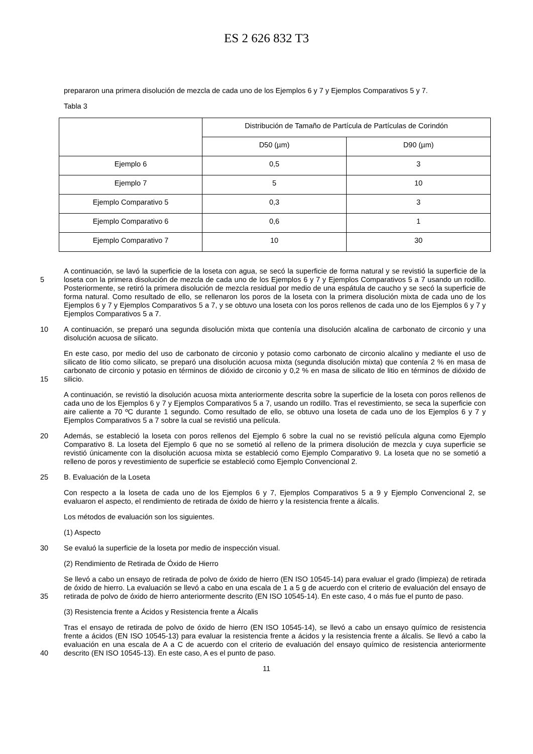ES 2 626 832 T3
prepararon una primera disolución de mezcla de cada uno de los Ejemplos 6 y 7 y Ejemplos Comparativos 5 y 7.
Tabla 3
| | Distribución de Tamaño de Partícula de Partículas de Corindón | |
| | D50 (µm) | D90 (µm) |
| Ejemplo 6 | 0,5 | 3 |
| Ejemplo 7 | 5 | 10 |
| Ejemplo Comparativo 5 | 0,3 | 3 |
| Ejemplo Comparativo 6 | 0,6 | 1 |
| Ejemplo Comparativo 7 | 10 | 30 |
5
A continuación, se lavó la superficie de la loseta con agua, se secó la superficie de forma natural y se revistió la superficie de la loseta con la primera disolución de mezcla de cada uno de los Ejemplos 6 y 7 y Ejemplos Comparativos 5 a 7 usando un rodillo. Posteriormente, se retiró la primera disolución de mezcla residual por medio de una espátula de caucho y se secó la superficie de forma natural. Como resultado de ello, se rellenaron los poros de la loseta con la primera disolución mixta de cada uno de los Ejemplos 6 y 7 y Ejemplos Comparativos 5 a 7, y se obtuvo una loseta con los poros rellenos de cada uno de los Ejemplos 6 y 7 y Ejemplos Comparativos 5 a 7.
10 A continuación, se preparó una segunda disolución mixta que contenía una disolución alcalina de carbonato de circonio y una disolución acuosa de silicato.
15 En este caso, por medio del uso de carbonato de circonio y potasio como carbonato de circonio alcalino y mediante el uso de silicato de litio como silicato, se preparó una disolución acuosa mixta (segunda disolución mixta) que contenía 2 % en masa de carbonato de circonio y potasio en términos de dióxido de circonio y 0,2 % en masa de silicato de litio en términos de dióxido de silicio.
A continuación, se revistió la disolución acuosa mixta anteriormente descrita sobre la superficie de la loseta con poros rellenos de cada uno de los Ejemplos 6 y 7 y Ejemplos Comparativos 5 a 7, usando un rodillo. Tras el revestimiento, se seca la superficie con aire caliente a 70 ºC durante 1 segundo. Como resultado de ello, se obtuvo una loseta de cada uno de los Ejemplos 6 y 7 y Ejemplos Comparativos 5 a 7 sobre la cual se revistió una película.
20 Además, se estableció la loseta con poros rellenos del Ejemplo 6 sobre la cual no se revistió película alguna como Ejemplo Comparativo 8. La loseta del Ejemplo 6 que no se sometió al relleno de la primera disolución de mezcla y cuya superficie se revistió únicamente con la disolución acuosa mixta se estableció como Ejemplo Comparativo 9. La loseta que no se sometió a relleno de poros y revestimiento de superficie se estableció como Ejemplo Convencional 2.
25 B. Evaluación de la Loseta
Con respecto a la loseta de cada uno de los Ejemplos 6 y 7, Ejemplos Comparativos 5 a 9 y Ejemplo Convencional 2, se evaluaron el aspecto, el rendimiento de retirada de óxido de hierro y la resistencia frente a álcalis.
Los métodos de evaluación son los siguientes.
(1) Aspecto
30 Se evaluó la superficie de la loseta por medio de inspección visual.
(2) Rendimiento de Retirada de Óxido de Hierro
35 Se llevó a cabo un ensayo de retirada de polvo de óxido de hierro (EN ISO 10545-14) para evaluar el grado (limpieza) de retirada de óxido de hierro. La evaluación se llevó a cabo en una escala de 1 a 5 g de acuerdo con el criterio de evaluación del ensayo de retirada de polvo de óxido de hierro anteriormente descrito (EN ISO 10545-14). En este caso, 4 o más fue el punto de paso.
(3) Resistencia frente a Ácidos y Resistencia frente a Álcalis
40 Tras el ensayo de retirada de polvo de óxido de hierro (EN ISO 10545-14), se llevó a cabo un ensayo químico de resistencia frente a ácidos (EN ISO 10545-13) para evaluar la resistencia frente a ácidos y la resistencia frente a álcalis. Se llevó a cabo la evaluación en una escala de A a C de acuerdo con el criterio de evaluación del ensayo químico de resistencia anteriormente descrito (EN ISO 10545-13). En este caso, A es el punto de paso.
11